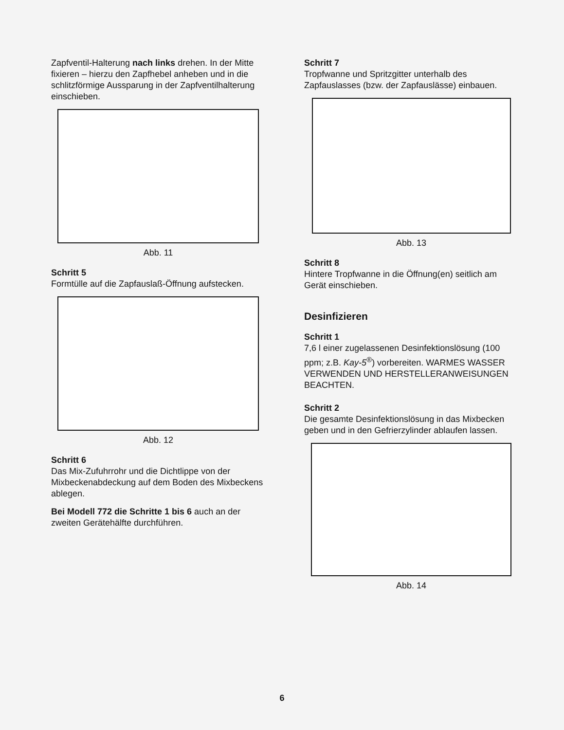Zapfventil-Halterung nach links drehen. In der Mitte fixieren – hierzu den Zapfhebel anheben und in die schlitzförmige Aussparung in der Zapfventilhalterung einschieben.
Abb. 11
Schritt 5
Formtülle auf die Zapfauslaß-Öffnung aufstecken.
Abb. 12
Schritt 6
Das Mix-Zufuhrrohr und die Dichtlippe von der Mixbeckenabdeckung auf dem Boden des Mixbeckens ablegen.
Bei Modell 772 die Schritte 1 bis 6 auch an der zweiten Gerätehälfte durchführen.
Schritt 7
Tropfwanne und Spritzgitter unterhalb des Zapfauslasses (bzw. der Zapfauslässe) einbauen.
Abb. 13
Schritt 8
Hintere Tropfwanne in die Öffnung(en) seitlich am Gerät einschieben.
Desinfizieren
Schritt 1
7,6 l einer zugelassenen Desinfektionslösung (100 ppm; z.B. Kay-5<sup>®</sup>) vorbereiten. WARMES WASSER VERWENDEN UND HERSTELLERANWEISUNGEN BEACHTEN.
Schritt 2
Die gesamte Desinfektionslösung in das Mixbecken geben und in den Gefrierzylinder ablaufen lassen.
Abb. 14
6